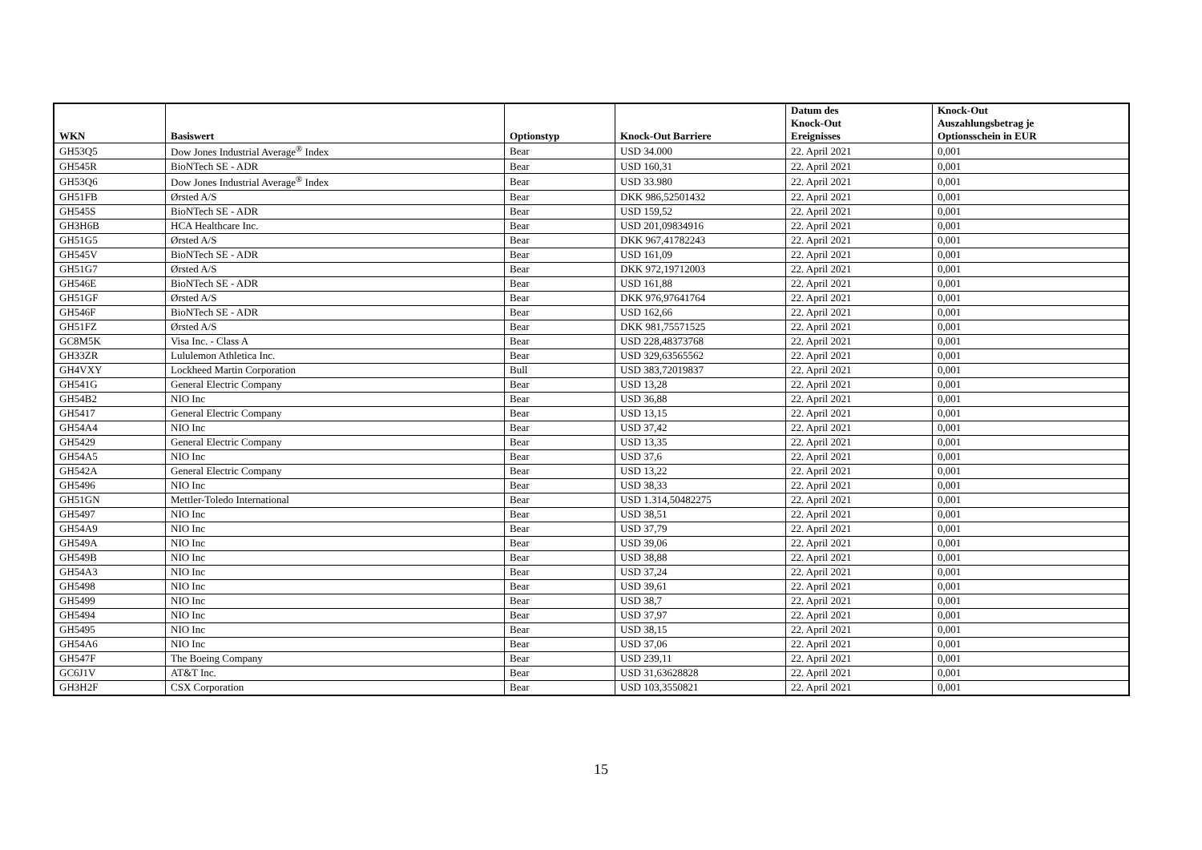| WKN | Basiswert | Optionstyp | Knock-Out Barriere | Datum des Knock-Out Ereignisses | Knock-Out Auszahlungsbetrag je Optionsschein in EUR |
| --- | --- | --- | --- | --- | --- |
| GH53Q5 | Dow Jones Industrial Average<sup>®</sup> Index | Bear | USD 34.000 | 22. April 2021 | 0,001 |
| GH545R | BioNTech SE - ADR | Bear | USD 160,31 | 22. April 2021 | 0,001 |
| GH53Q6 | Dow Jones Industrial Average<sup>®</sup> Index | Bear | USD 33.980 | 22. April 2021 | 0,001 |
| GH51FB | Ørsted A/S | Bear | DKK 986,52501432 | 22. April 2021 | 0,001 |
| GH545S | BioNTech SE - ADR | Bear | USD 159,52 | 22. April 2021 | 0,001 |
| GH3H6B | HCA Healthcare Inc. | Bear | USD 201,09834916 | 22. April 2021 | 0,001 |
| GH51G5 | Ørsted A/S | Bear | DKK 967,41782243 | 22. April 2021 | 0,001 |
| GH545V | BioNTech SE - ADR | Bear | USD 161,09 | 22. April 2021 | 0,001 |
| GH51G7 | Ørsted A/S | Bear | DKK 972,19712003 | 22. April 2021 | 0,001 |
| GH546E | BioNTech SE - ADR | Bear | USD 161,88 | 22. April 2021 | 0,001 |
| GH51GF | Ørsted A/S | Bear | DKK 976,97641764 | 22. April 2021 | 0,001 |
| GH546F | BioNTech SE - ADR | Bear | USD 162,66 | 22. April 2021 | 0,001 |
| GH51FZ | Ørsted A/S | Bear | DKK 981,75571525 | 22. April 2021 | 0,001 |
| GC8M5K | Visa Inc. - Class A | Bear | USD 228,48373768 | 22. April 2021 | 0,001 |
| GH33ZR | Lululemon Athletica Inc. | Bear | USD 329,63565562 | 22. April 2021 | 0,001 |
| GH4VXY | Lockheed Martin Corporation | Bull | USD 383,72019837 | 22. April 2021 | 0,001 |
| GH541G | General Electric Company | Bear | USD 13,28 | 22. April 2021 | 0,001 |
| GH54B2 | NIO Inc | Bear | USD 36,88 | 22. April 2021 | 0,001 |
| GH5417 | General Electric Company | Bear | USD 13,15 | 22. April 2021 | 0,001 |
| GH54A4 | NIO Inc | Bear | USD 37,42 | 22. April 2021 | 0,001 |
| GH5429 | General Electric Company | Bear | USD 13,35 | 22. April 2021 | 0,001 |
| GH54A5 | NIO Inc | Bear | USD 37,6 | 22. April 2021 | 0,001 |
| GH542A | General Electric Company | Bear | USD 13,22 | 22. April 2021 | 0,001 |
| GH5496 | NIO Inc | Bear | USD 38,33 | 22. April 2021 | 0,001 |
| GH51GN | Mettler-Toledo International | Bear | USD 1.314,50482275 | 22. April 2021 | 0,001 |
| GH5497 | NIO Inc | Bear | USD 38,51 | 22. April 2021 | 0,001 |
| GH54A9 | NIO Inc | Bear | USD 37,79 | 22. April 2021 | 0,001 |
| GH549A | NIO Inc | Bear | USD 39,06 | 22. April 2021 | 0,001 |
| GH549B | NIO Inc | Bear | USD 38,88 | 22. April 2021 | 0,001 |
| GH54A3 | NIO Inc | Bear | USD 37,24 | 22. April 2021 | 0,001 |
| GH5498 | NIO Inc | Bear | USD 39,61 | 22. April 2021 | 0,001 |
| GH5499 | NIO Inc | Bear | USD 38,7 | 22. April 2021 | 0,001 |
| GH5494 | NIO Inc | Bear | USD 37,97 | 22. April 2021 | 0,001 |
| GH5495 | NIO Inc | Bear | USD 38,15 | 22. April 2021 | 0,001 |
| GH54A6 | NIO Inc | Bear | USD 37,06 | 22. April 2021 | 0,001 |
| GH547F | The Boeing Company | Bear | USD 239,11 | 22. April 2021 | 0,001 |
| GC6J1V | AT&T Inc. | Bear | USD 31,63628828 | 22. April 2021 | 0,001 |
| GH3H2F | CSX Corporation | Bear | USD 103,3550821 | 22. April 2021 | 0,001 |
15